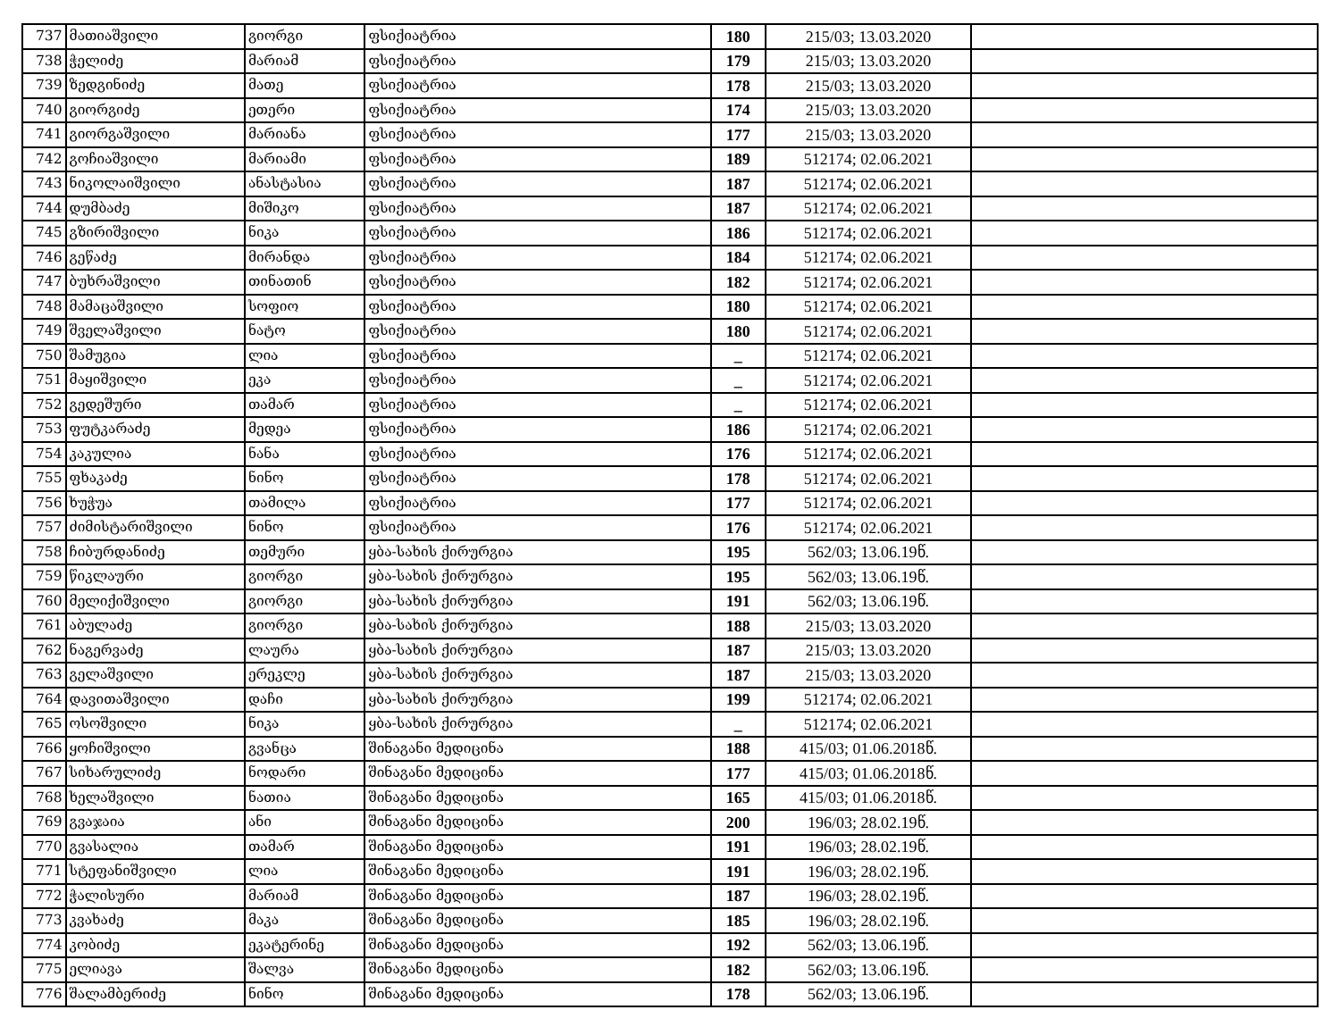| 737 | მათიაშვილი | გიორგი | ფსიქიატრია | 180 | 215/03; 13.03.2020 | |
| 738 | ჭელიძე | მარიამ | ფსიქიატრია | 179 | 215/03; 13.03.2020 | |
| 739 | ზედგინიძე | მათე | ფსიქიატრია | 178 | 215/03; 13.03.2020 | |
| 740 | გიორგიძე | ეთერი | ფსიქიატრია | 174 | 215/03; 13.03.2020 | |
| 741 | გიორგაშვილი | მარიანა | ფსიქიატრია | 177 | 215/03; 13.03.2020 | |
| 742 | გოჩიაშვილი | მარიამი | ფსიქიატრია | 189 | 512174; 02.06.2021 | |
| 743 | ნიკოლაიშვილი | ანასტასია | ფსიქიატრია | 187 | 512174; 02.06.2021 | |
| 744 | დუმბაძე | მიშიკო | ფსიქიატრია | 187 | 512174; 02.06.2021 | |
| 745 | გზირიშვილი | ნიკა | ფსიქიატრია | 186 | 512174; 02.06.2021 | |
| 746 | გეწაძე | მირანდა | ფსიქიატრია | 184 | 512174; 02.06.2021 | |
| 747 | ბუხრაშვილი | თინათინ | ფსიქიატრია | 182 | 512174; 02.06.2021 | |
| 748 | მამაცაშვილი | სოფიო | ფსიქიატრია | 180 | 512174; 02.06.2021 | |
| 749 | შველაშვილი | ნატო | ფსიქიატრია | 180 | 512174; 02.06.2021 | |
| 750 | შამუგია | ლია | ფსიქიატრია | _ | 512174; 02.06.2021 | |
| 751 | მაყიშვილი | ეკა | ფსიქიატრია | _ | 512174; 02.06.2021 | |
| 752 | გედეშური | თამარ | ფსიქიატრია | _ | 512174; 02.06.2021 | |
| 753 | ფუტკარაძე | მედეა | ფსიქიატრია | 186 | 512174; 02.06.2021 | |
| 754 | კაკულია | ნანა | ფსიქიატრია | 176 | 512174; 02.06.2021 | |
| 755 | ფხაკაძე | ნინო | ფსიქიატრია | 178 | 512174; 02.06.2021 | |
| 756 | ხუჭუა | თამილა | ფსიქიატრია | 177 | 512174; 02.06.2021 | |
| 757 | ძიმისტარიშვილი | ნინო | ფსიქიატრია | 176 | 512174; 02.06.2021 | |
| 758 | ჩიბურდანიძე | თემური | ყბა-სახის ქირურგია | 195 | 562/03; 13.06.19წ. | |
| 759 | წიკლაური | გიორგი | ყბა-სახის ქირურგია | 195 | 562/03; 13.06.19წ. | |
| 760 | მელიქიშვილი | გიორგი | ყბა-სახის ქირურგია | 191 | 562/03; 13.06.19წ. | |
| 761 | აბულაძე | გიორგი | ყბა-სახის ქირურგია | 188 | 215/03; 13.03.2020 | |
| 762 | ნაგერვაძე | ლაურა | ყბა-სახის ქირურგია | 187 | 215/03; 13.03.2020 | |
| 763 | გელაშვილი | ერეკლე | ყბა-სახის ქირურგია | 187 | 215/03; 13.03.2020 | |
| 764 | დავითაშვილი | დაჩი | ყბა-სახის ქირურგია | 199 | 512174; 02.06.2021 | |
| 765 | ოსოშვილი | ნიკა | ყბა-სახის ქირურგია | _ | 512174; 02.06.2021 | |
| 766 | ყოჩიშვილი | გვანცა | შინაგანი მედიცინა | 188 | 415/03; 01.06.2018წ. | |
| 767 | სიხარულიძე | ნოდარი | შინაგანი მედიცინა | 177 | 415/03; 01.06.2018წ. | |
| 768 | ხელაშვილი | ნათია | შინაგანი მედიცინა | 165 | 415/03; 01.06.2018წ. | |
| 769 | გვაჯაია | ანი | შინაგანი მედიცინა | 200 | 196/03; 28.02.19წ. | |
| 770 | გვასალია | თამარ | შინაგანი მედიცინა | 191 | 196/03; 28.02.19წ. | |
| 771 | სტეფანიშვილი | ლია | შინაგანი მედიცინა | 191 | 196/03; 28.02.19წ. | |
| 772 | ჭალისური | მარიამ | შინაგანი მედიცინა | 187 | 196/03; 28.02.19წ. | |
| 773 | კვახაძე | მაკა | შინაგანი მედიცინა | 185 | 196/03; 28.02.19წ. | |
| 774 | კობიძე | ეკატერინე | შინაგანი მედიცინა | 192 | 562/03; 13.06.19წ. | |
| 775 | ელიავა | შალვა | შინაგანი მედიცინა | 182 | 562/03; 13.06.19წ. | |
| 776 | შალამბერიძე | ნინო | შინაგანი მედიცინა | 178 | 562/03; 13.06.19წ. | |